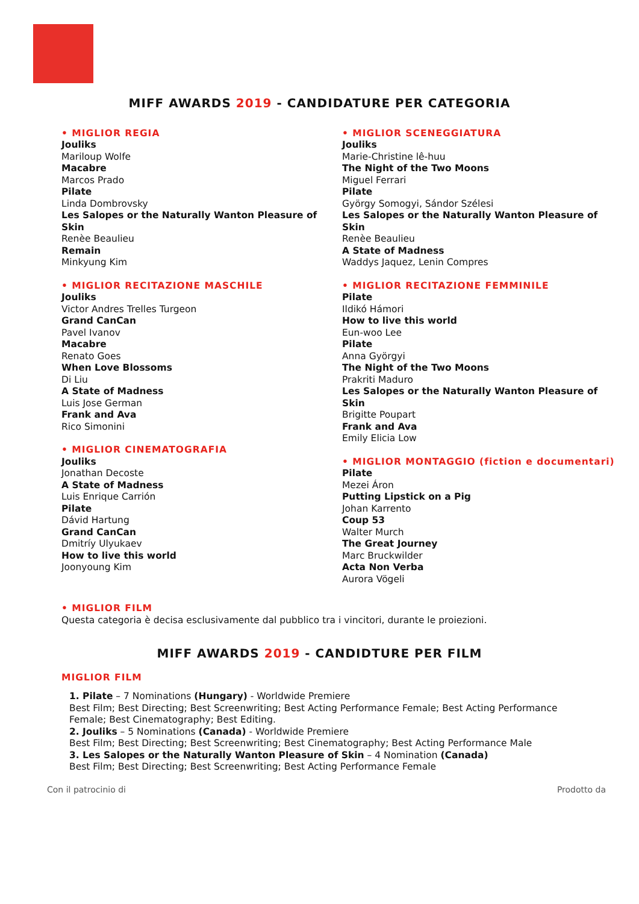MIFF AWARDS 2019 - CANDIDATURE PER CATEGORIA
• MIGLIOR REGIA
Jouliks
Mariloup Wolfe
Macabre
Marcos Prado
Pilate
Linda Dombrovsky
Les Salopes or the Naturally Wanton Pleasure of Skin
Renèe Beaulieu
Remain
Minkyung Kim
• MIGLIOR RECITAZIONE MASCHILE
Jouliks
Victor Andres Trelles Turgeon
Grand CanCan
Pavel Ivanov
Macabre
Renato Goes
When Love Blossoms
Di Liu
A State of Madness
Luis Jose German
Frank and Ava
Rico Simonini
• MIGLIOR CINEMATOGRAFIA
Jouliks
Jonathan Decoste
A State of Madness
Luis Enrique Carrión
Pilate
Dávid Hartung
Grand CanCan
Dmitríy Ulyukaev
How to live this world
Joonyoung Kim
• MIGLIOR SCENEGGIATURA
Jouliks
Marie-Christine lê-huu
The Night of the Two Moons
Miguel Ferrari
Pilate
György Somogyi, Sándor Szélesi
Les Salopes or the Naturally Wanton Pleasure of Skin
Renèe Beaulieu
A State of Madness
Waddys Jaquez, Lenin Compres
• MIGLIOR RECITAZIONE FEMMINILE
Pilate
Ildikó Hámori
How to live this world
Eun-woo Lee
Pilate
Anna Györgyi
The Night of the Two Moons
Prakriti Maduro
Les Salopes or the Naturally Wanton Pleasure of Skin
Brigitte Poupart
Frank and Ava
Emily Elicia Low
• MIGLIOR MONTAGGIO (fiction e documentari)
Pilate
Mezei Áron
Putting Lipstick on a Pig
Johan Karrento
Coup 53
Walter Murch
The Great Journey
Marc Bruckwilder
Acta Non Verba
Aurora Vögeli
• MIGLIOR FILM
Questa categoria è decisa esclusivamente dal pubblico tra i vincitori, durante le proiezioni.
MIFF AWARDS 2019 - CANDIDTURE PER FILM
MIGLIOR FILM
1. Pilate – 7 Nominations (Hungary) - Worldwide Premiere
Best Film; Best Directing; Best Screenwriting; Best Acting Performance Female; Best Acting Performance Female; Best Cinematography; Best Editing.
2. Jouliks – 5 Nominations (Canada) - Worldwide Premiere
Best Film; Best Directing; Best Screenwriting; Best Cinematography; Best Acting Performance Male
3. Les Salopes or the Naturally Wanton Pleasure of Skin – 4 Nomination (Canada)
Best Film; Best Directing; Best Screenwriting; Best Acting Performance Female
Con il patrocinio di Prodotto da